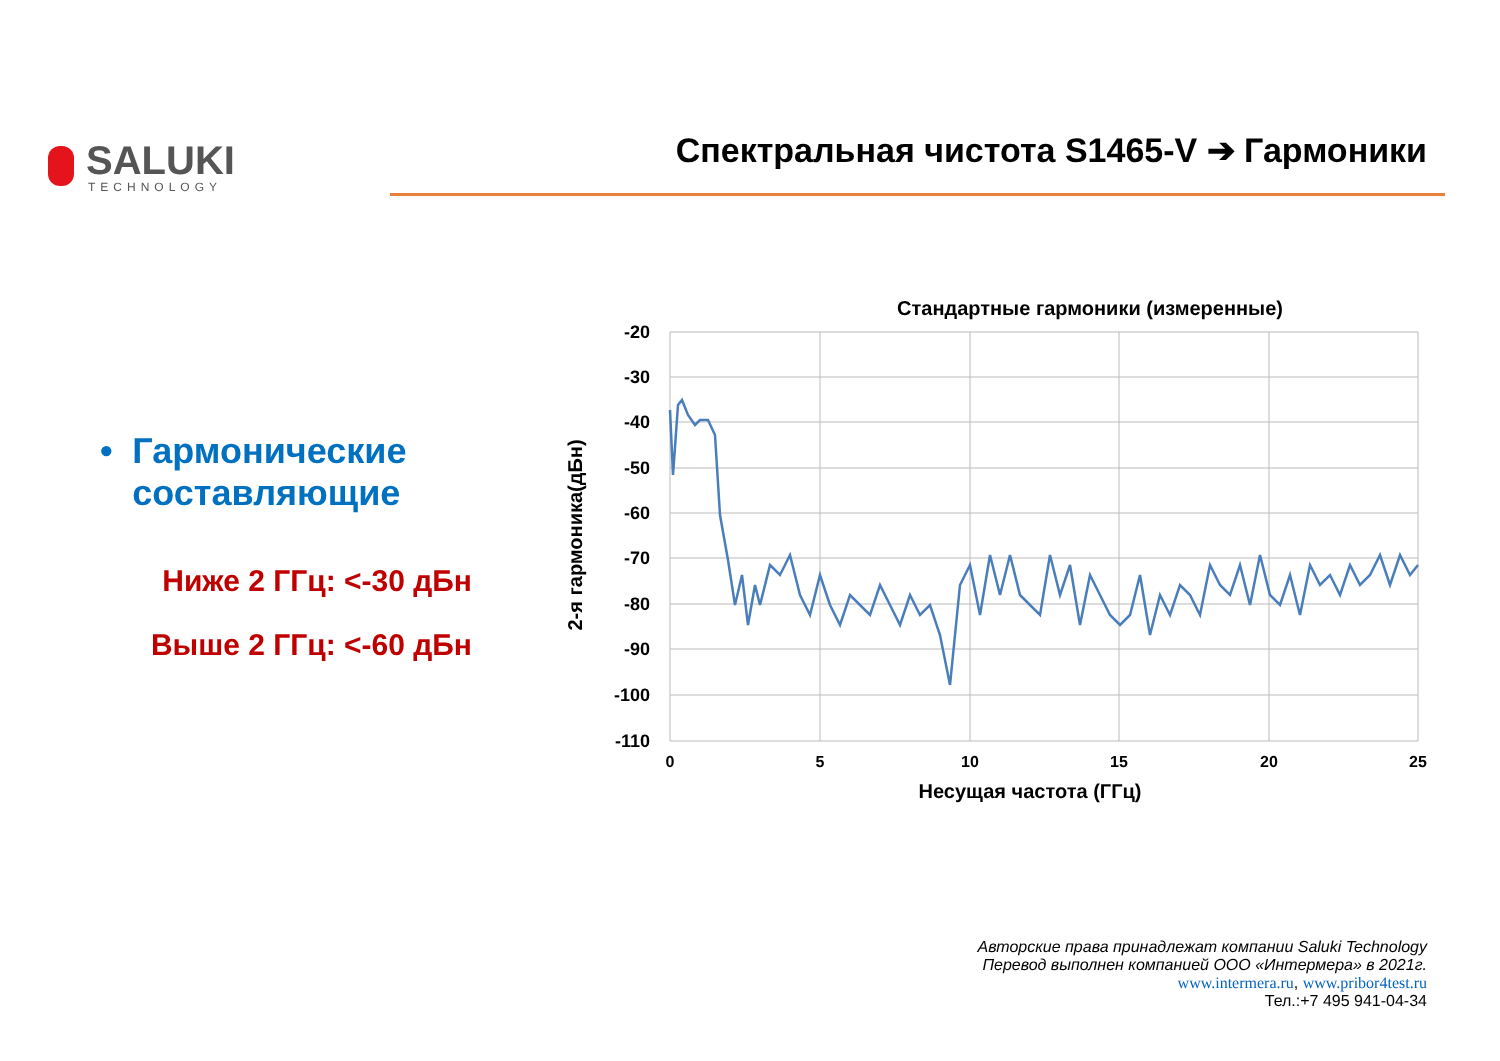SALUKI
TECHNOLOGY
Спектральная чистота S1465-V ➔ Гармоники
• Гармонические составляющие
Ниже 2 ГГц: <-30 дБн
Выше 2 ГГц: <-60 дБн
Стандартные гармоники (измеренные)
-20
-30
-40
-50
-60
-70
-80
-90
-100
-110
0
5
10
15
20
25
Несущая частота (ГГц)
2-я гармоника(дБн)
Авторские права принадлежат компании Saluki Technology
Перевод выполнен компанией ООО «Интермера» в 2021г.
www.intermera.ru, www.pribor4test.ru
Тел.:+7 495 941-04-34